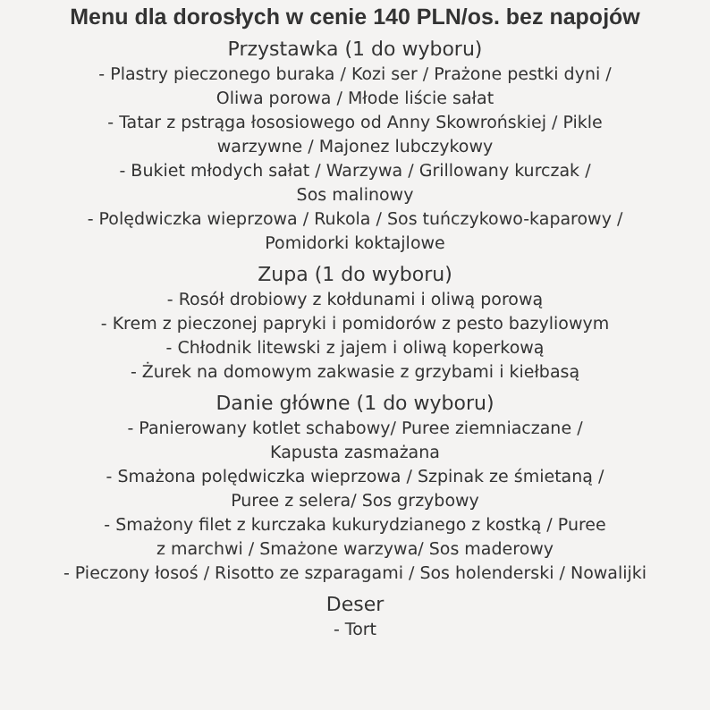Menu dla dorosłych w cenie 140 PLN/os. bez napojów
Przystawka (1 do wyboru)
- Plastry pieczonego buraka / Kozi ser / Prażone pestki dyni /
Oliwa porowa / Młode liście sałat
- Tatar z pstrąga łososiowego od Anny Skowrońskiej / Pikle
warzywne / Majonez lubczykowy
- Bukiet młodych sałat / Warzywa / Grillowany kurczak /
Sos malinowy
- Polędwiczka wieprzowa / Rukola / Sos tuńczykowo-kaparowy /
Pomidorki koktajlowe
Zupa (1 do wyboru)
- Rosół drobiowy z kołdunami i oliwą porową
- Krem z pieczonej papryki i pomidorów z pesto bazyliowym
- Chłodnik litewski z jajem i oliwą koperkową
- Żurek na domowym zakwasie z grzybami i kiełbasą
Danie główne (1 do wyboru)
- Panierowany kotlet schabowy/ Puree ziemniaczane /
Kapusta zasmażana
- Smażona polędwiczka wieprzowa / Szpinak ze śmietaną /
Puree z selera/ Sos grzybowy
- Smażony filet z kurczaka kukurydzianego z kostką / Puree
z marchwi / Smażone warzywa/ Sos maderowy
- Pieczony łosoś / Risotto ze szparagami / Sos holenderski / Nowalijki
Deser
- Tort